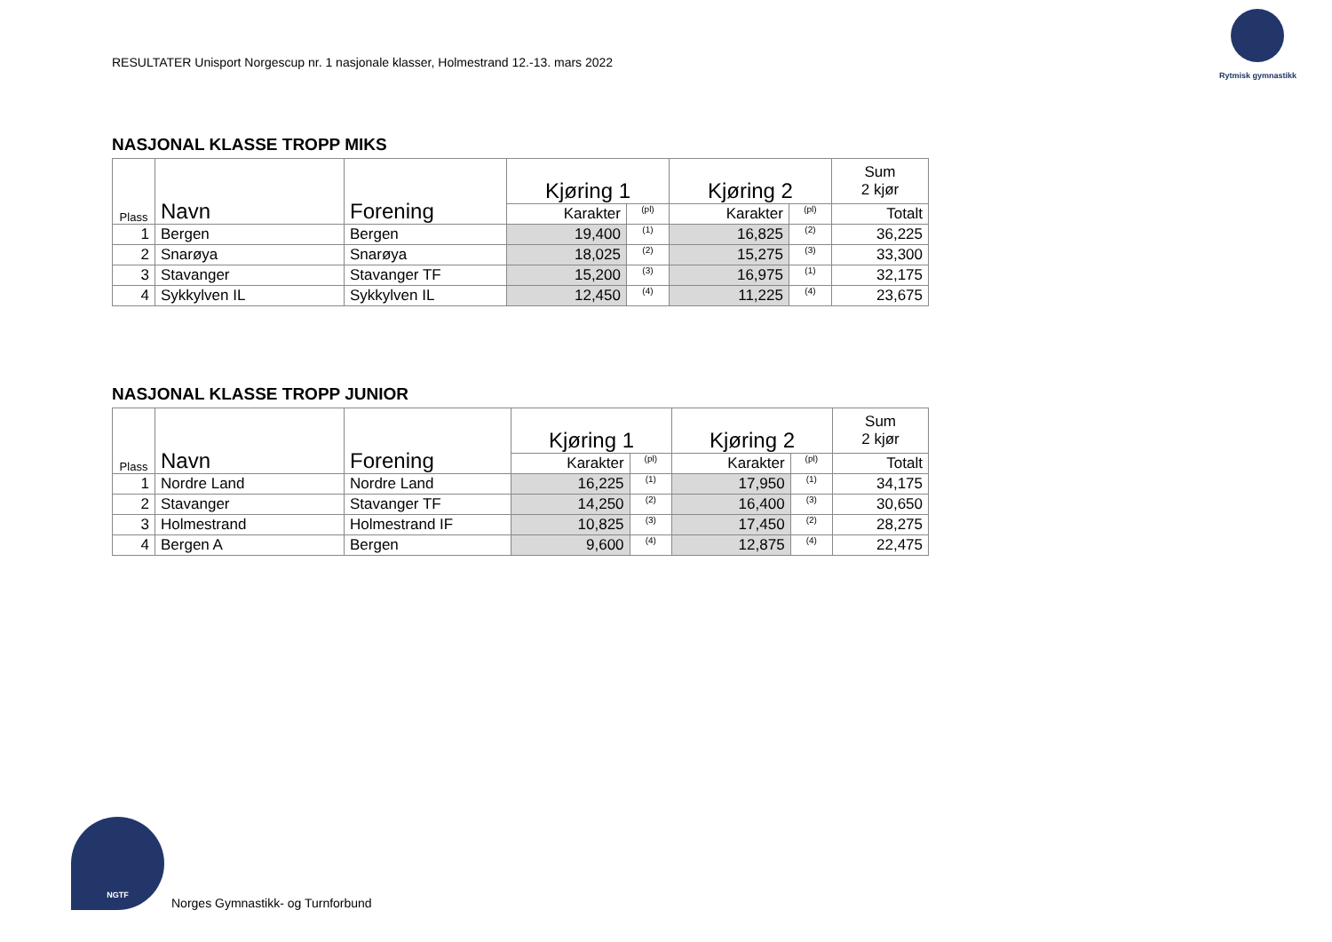RESULTATER Unisport Norgescup nr. 1 nasjonale klasser, Holmestrand 12.-13. mars 2022
Rytmisk gymnastikk
NASJONAL KLASSE TROPP MIKS
| Plass | Navn | Forening | Kjøring 1 | | Kjøring 2 | | Sum 2 kjør |
| --- | --- | --- | --- | --- | --- | --- | --- |
| | | | Karakter | (pl) | Karakter | (pl) | Totalt |
| 1 | Bergen | Bergen | 19,400 | (1) | 16,825 | (2) | 36,225 |
| 2 | Snarøya | Snarøya | 18,025 | (2) | 15,275 | (3) | 33,300 |
| 3 | Stavanger | Stavanger TF | 15,200 | (3) | 16,975 | (1) | 32,175 |
| 4 | Sykkylven IL | Sykkylven IL | 12,450 | (4) | 11,225 | (4) | 23,675 |
NASJONAL KLASSE TROPP JUNIOR
| Plass | Navn | Forening | Kjøring 1 | | Kjøring 2 | | Sum 2 kjør |
| --- | --- | --- | --- | --- | --- | --- | --- |
| | | | Karakter | (pl) | Karakter | (pl) | Totalt |
| 1 | Nordre Land | Nordre Land | 16,225 | (1) | 17,950 | (1) | 34,175 |
| 2 | Stavanger | Stavanger TF | 14,250 | (2) | 16,400 | (3) | 30,650 |
| 3 | Holmestrand | Holmestrand IF | 10,825 | (3) | 17,450 | (2) | 28,275 |
| 4 | Bergen A | Bergen | 9,600 | (4) | 12,875 | (4) | 22,475 |
NGTF
Norges Gymnastikk- og Turnforbund